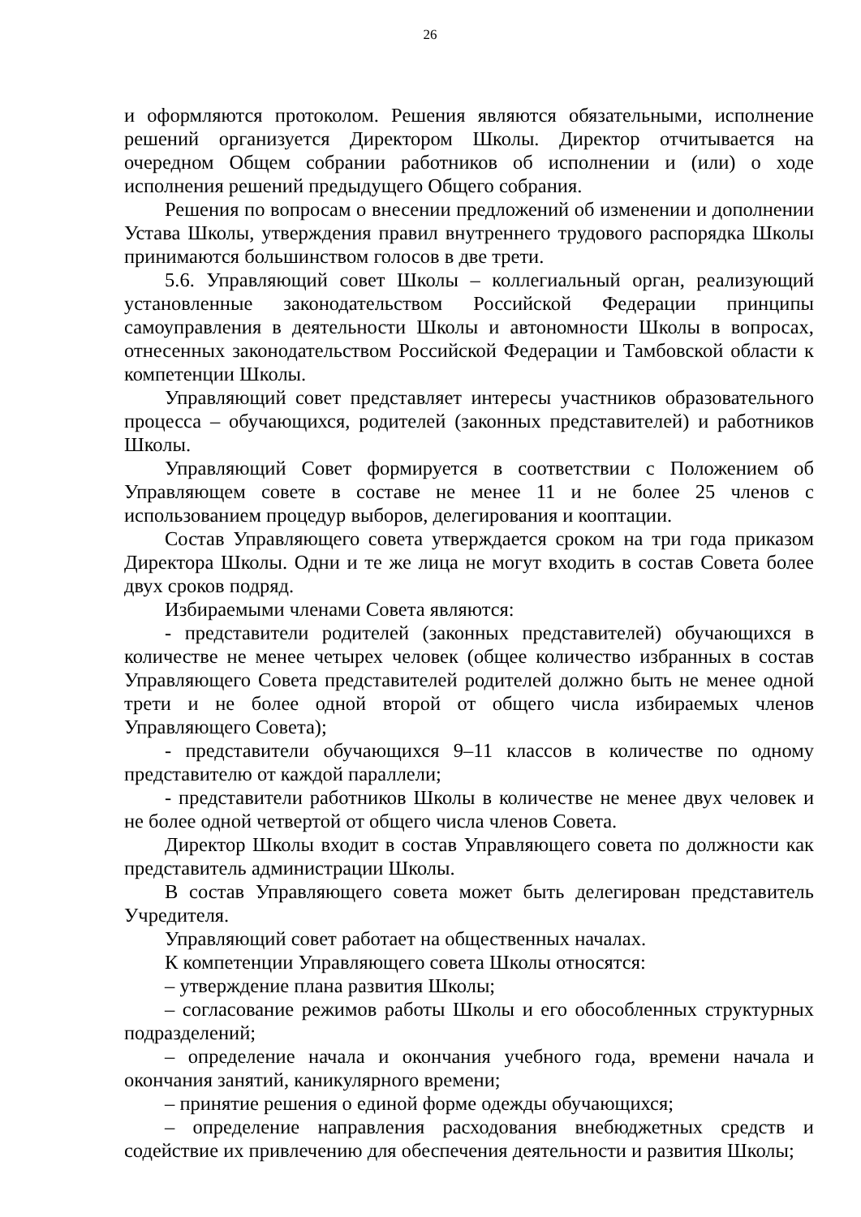26
и оформляются протоколом. Решения являются обязательными, исполнение решений организуется Директором Школы. Директор отчитывается на очередном Общем собрании работников об исполнении и (или) о ходе исполнения решений предыдущего Общего собрания.
Решения по вопросам о внесении предложений об изменении и дополнении Устава Школы, утверждения правил внутреннего трудового распорядка Школы принимаются большинством голосов в две трети.
5.6. Управляющий совет Школы – коллегиальный орган, реализующий установленные законодательством Российской Федерации принципы самоуправления в деятельности Школы и автономности Школы в вопросах, отнесенных законодательством Российской Федерации и Тамбовской области к компетенции Школы.
Управляющий совет представляет интересы участников образовательного процесса – обучающихся, родителей (законных представителей) и работников Школы.
Управляющий Совет формируется в соответствии с Положением об Управляющем совете в составе не менее 11 и не более 25 членов с использованием процедур выборов, делегирования и кооптации.
Состав Управляющего совета утверждается сроком на три года приказом Директора Школы. Одни и те же лица не могут входить в состав Совета более двух сроков подряд.
Избираемыми членами Совета являются:
- представители родителей (законных представителей) обучающихся в количестве не менее четырех человек (общее количество избранных в состав Управляющего Совета представителей родителей должно быть не менее одной трети и не более одной второй от общего числа избираемых членов Управляющего Совета);
- представители обучающихся 9–11 классов в количестве по одному представителю от каждой параллели;
- представители работников Школы в количестве не менее двух человек и не более одной четвертой от общего числа членов Совета.
Директор Школы входит в состав Управляющего совета по должности как представитель администрации Школы.
В состав Управляющего совета может быть делегирован представитель Учредителя.
Управляющий совет работает на общественных началах.
К компетенции Управляющего совета Школы относятся:
– утверждение плана развития Школы;
– согласование режимов работы Школы и его обособленных структурных подразделений;
– определение начала и окончания учебного года, времени начала и окончания занятий, каникулярного времени;
– принятие решения о единой форме одежды обучающихся;
– определение направления расходования внебюджетных средств и содействие их привлечению для обеспечения деятельности и развития Школы;